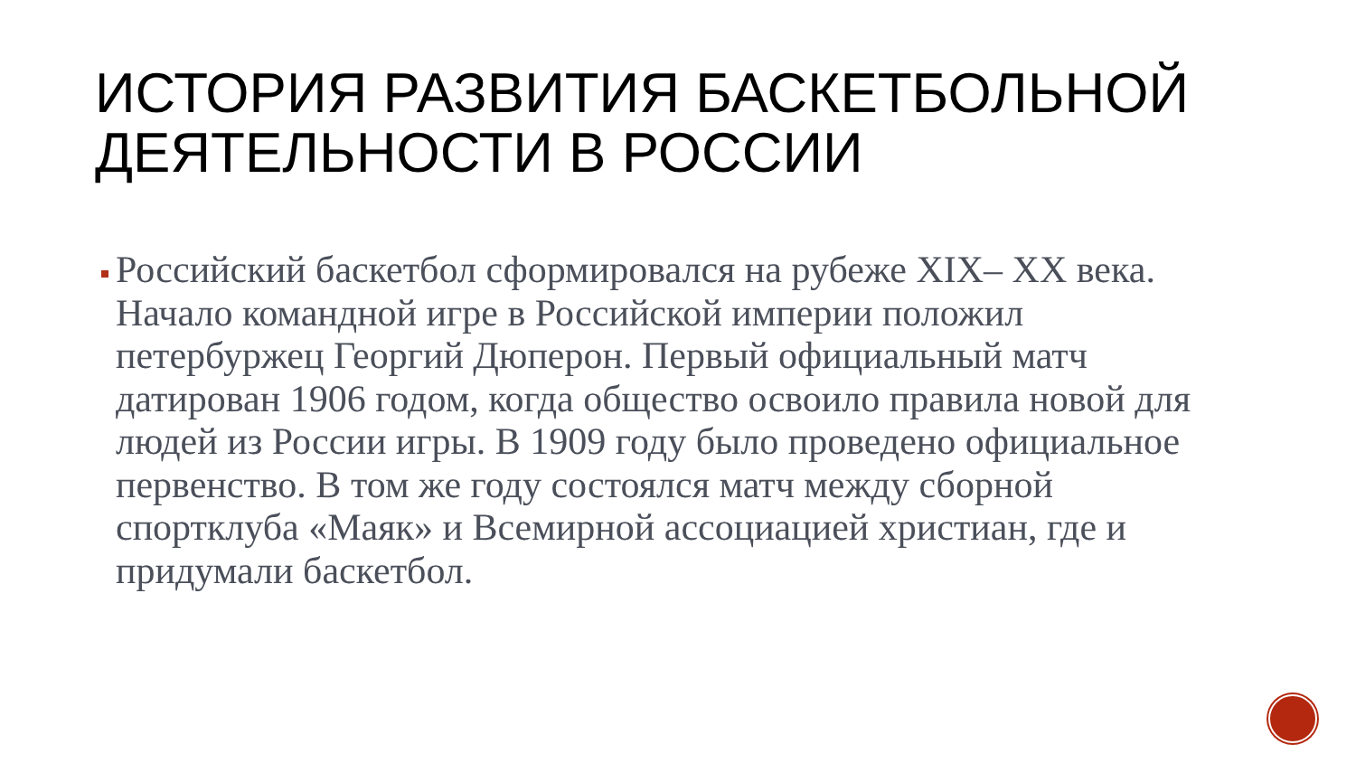ИСТОРИЯ РАЗВИТИЯ БАСКЕТБОЛЬНОЙ ДЕЯТЕЛЬНОСТИ В РОССИИ
Российский баскетбол сформировался на рубеже XIX– XX века. Начало командной игре в Российской империи положил петербуржец Георгий Дюперон. Первый официальный матч датирован 1906 годом, когда общество освоило правила новой для людей из России игры. В 1909 году было проведено официальное первенство. В том же году состоялся матч между сборной спортклуба «Маяк» и Всемирной ассоциацией христиан, где и придумали баскетбол.